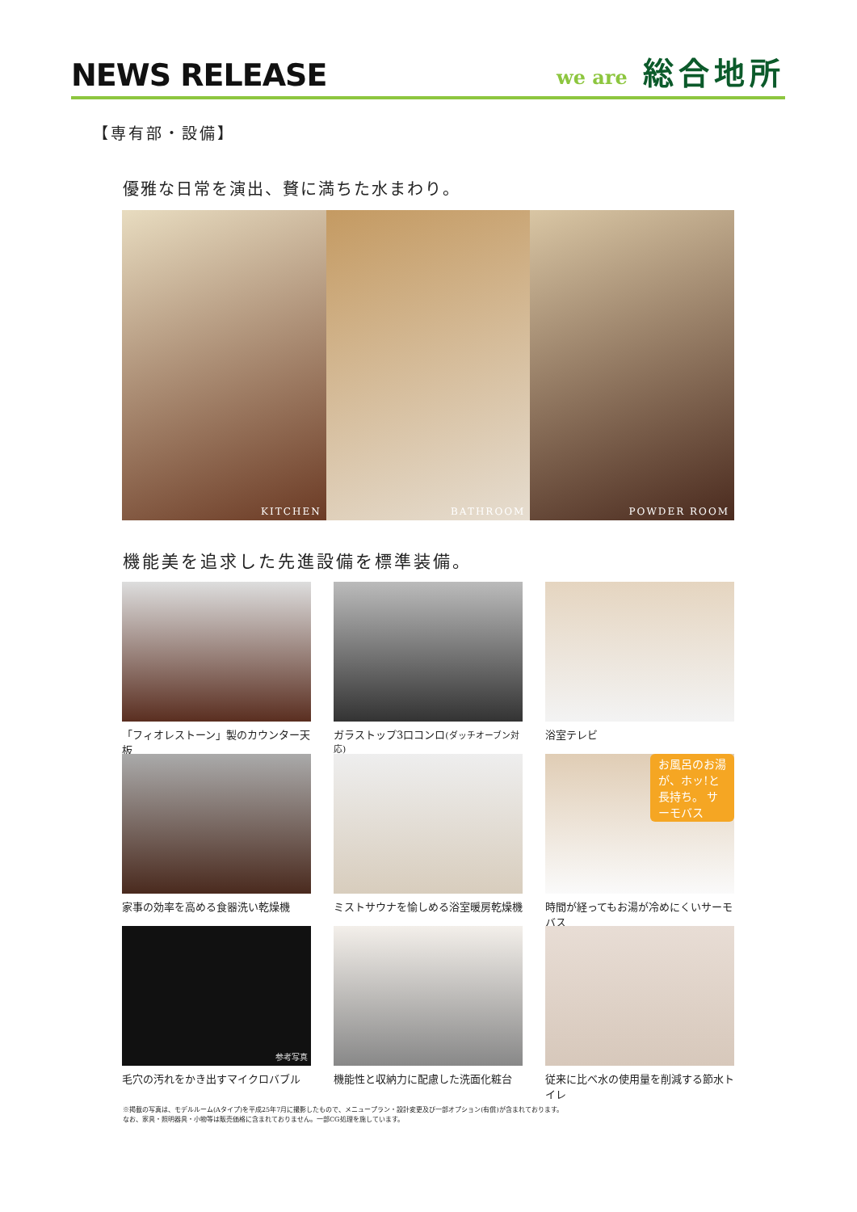NEWS RELEASE
we are 総合地所
【専有部・設備】
優雅な日常を演出、贅に満ちた水まわり。
KITCHEN BATHROOM POWDER ROOM
機能美を追求した先進設備を標準装備。
「フィオレストーン」製のカウンター天板
ガラストップ3口コンロ(ダッチオーブン対応)
浴室テレビ
家事の効率を高める食器洗い乾燥機
ミストサウナを愉しめる浴室暖房乾燥機
お風呂のお湯が、ホッ!と長持ち。 サーモバス
時間が経ってもお湯が冷めにくいサーモバス
参考写真
毛穴の汚れをかき出すマイクロバブル
機能性と収納力に配慮した洗面化粧台
従来に比べ水の使用量を削減する節水トイレ
※掲載の写真は、モデルルーム(Aタイプ)を平成25年7月に撮影したもので、メニュープラン・設計変更及び一部オプション(有償)が含まれております。
なお、家具・照明器具・小物等は販売価格に含まれておりません。一部CG処理を施しています。